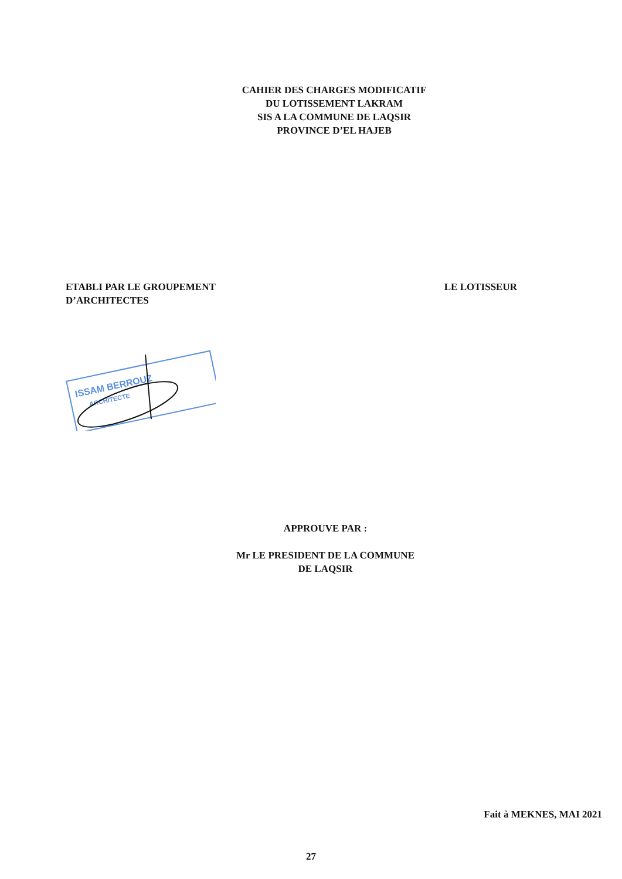CAHIER DES CHARGES MODIFICATIF
DU LOTISSEMENT LAKRAM
SIS A LA COMMUNE DE LAQSIR
PROVINCE D’EL HAJEB
ETABLI PAR LE GROUPEMENT
D’ARCHITECTES
LE LOTISSEUR
ISSAM BERROUZ
ARCHITECTE
APPROUVE PAR :
Mr LE PRESIDENT DE LA COMMUNE
DE LAQSIR
Fait à MEKNES, MAI 2021
27